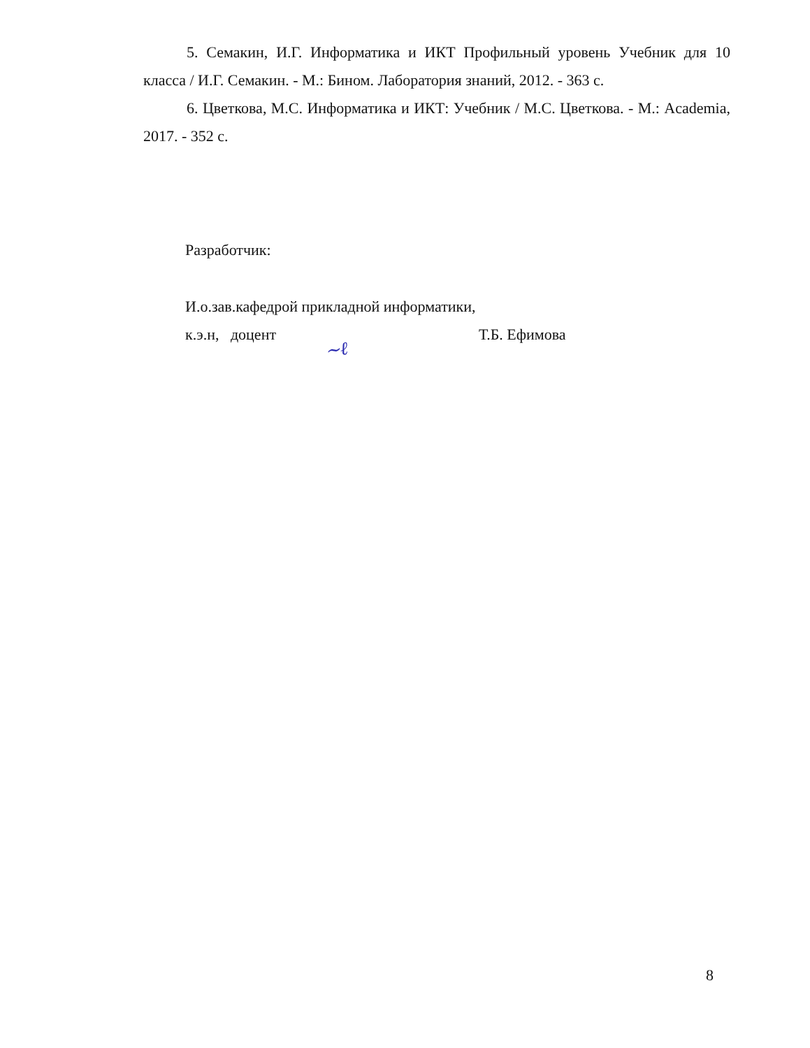5. Семакин, И.Г. Информатика и ИКТ Профильный уровень Учебник для 10 класса / И.Г. Семакин. - М.: Бином. Лаборатория знаний, 2012. - 363 с.
6. Цветкова, М.С. Информатика и ИКТ: Учебник / М.С. Цветкова. - М.: Academia, 2017. - 352 с.
Разработчик:
И.о.зав.кафедрой прикладной информатики,
к.э.н, доцент Т.Б. Ефимова
∼ℓ
8